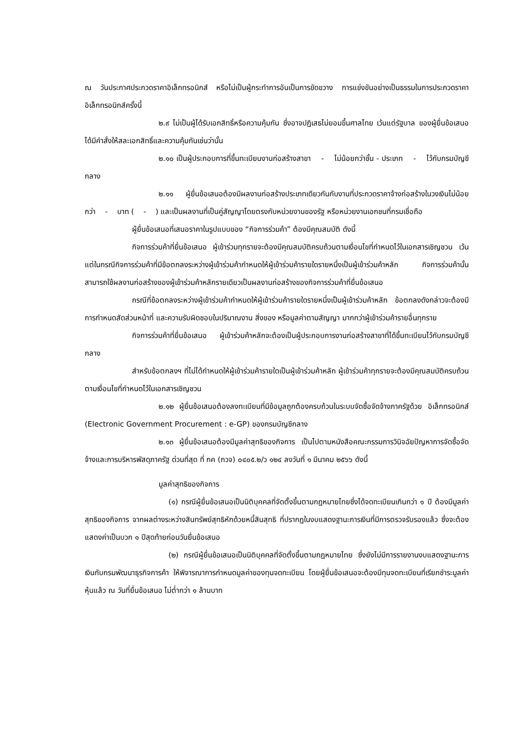ณ วันประกาศประกวดราคาอิเล็กทรอนิกส์ หรือไม่เป็นผู้กระทำการอันเป็นการขัดขวาง การแข่งขันอย่างเป็นธรรมในการประกวดราคาอิเล็กทรอนิกส์ครั้งนี้
๒.๙ ไม่เป็นผู้ได้รับเอกสิทธิ์หรือความคุ้มกัน ซึ่งอาจปฏิเสธไม่ยอมขึ้นศาลไทย เว้นแต่รัฐบาล ของผู้ยื่นข้อเสนอได้มีคำสั่งให้สละเอกสิทธิ์และความคุ้มกันเช่นว่านั้น
๒.๑๐ เป็นผู้ประกอบการที่ขึ้นทะเบียนงานก่อสร้างสาขา - ไม่น้อยกว่าชั้น - ประเภท - ไว้กับกรมบัญชีกลาง
๒.๑๑ ผู้ยื่นข้อเสนอต้องมีผลงานก่อสร้างประเภทเดียวกันกับงานที่ประกวดราคาจ้างก่อสร้างในวงเงินไม่น้อยกว่า - บาท ( - ) และเป็นผลงานที่เป็นคู่สัญญาโดยตรงกับหน่วยงานของรัฐ หรือหน่วยงานเอกชนที่กรมเชื่อถือ
ผู้ยื่นข้อเสนอที่เสนอราคาในรูปแบบของ “กิจการร่วมค้า” ต้องมีคุณสมบัติ ดังนี้
กิจการร่วมค้าที่ยื่นข้อเสนอ ผู้เข้าร่วมทุกรายจะต้องมีคุณสมบัติครบถ้วนตามเงื่อนไขที่กำหนดไว้ในเอกสารเชิญชวน เว้นแต่ในกรณีกิจการร่วมค้าที่มีข้อตกลงระหว่างผู้เข้าร่วมค้ากำหนดให้ผู้เข้าร่วมค้ารายใดรายหนึ่งเป็นผู้เข้าร่วมค้าหลัก กิจการร่วมค้านั้นสามารถใช้ผลงานก่อสร้างของผู้เข้าร่วมค้าหลักรายเดียวเป็นผลงานก่อสร้างของกิจการร่วมค้าที่ยื่นข้อเสนอ
กรณีที่ข้อตกลงระหว่างผู้เข้าร่วมค้ากำหนดให้ผู้เข้าร่วมค้ารายใดรายหนึ่งเป็นผู้เข้าร่วมค้าหลัก ข้อตกลงดังกล่าวจะต้องมีการกำหนดสัดส่วนหน้าที่ และความรับผิดชอบในปริมาณงาน สิ่งของ หรือมูลค่าตามสัญญา มากกว่าผู้เข้าร่วมค้ารายอื่นทุกราย
กิจการร่วมค้าที่ยื่นข้อเสนอ ผู้เข้าร่วมค้าหลักจะต้องเป็นผู้ประกอบการงานก่อสร้างสาขาที่ได้ขึ้นทะเบียนไว้กับกรมบัญชีกลาง
สำหรับข้อตกลงฯ ที่ไม่ได้กำหนดให้ผู้เข้าร่วมค้ารายใดเป็นผู้เข้าร่วมค้าหลัก ผู้เข้าร่วมค้าทุกรายจะต้องมีคุณสมบัติครบถ้วนตามเงื่อนไขที่กำหนดไว้ในเอกสารเชิญชวน
๒.๑๒ ผู้ยื่นข้อเสนอต้องลงทะเบียนที่มีข้อมูลถูกต้องครบถ้วนในระบบจัดซื้อจัดจ้างภาครัฐด้วย อิเล็กทรอนิกส์ (Electronic Government Procurement : e-GP) ของกรมบัญชีกลาง
๒.๑๓ ผู้ยื่นข้อเสนอต้องมีมูลค่าสุทธิของกิจการ เป็นไปตามหนังสือคณะกรรมการวินิจฉัยปัญหาการจัดซื้อจัดจ้างและการบริหารพัสดุภาครัฐ ด่วนที่สุด ที่ กค (กวจ) ๐๔๐๕.๒/ว ๑๒๔ ลงวันที่ ๑ มีนาคม ๒๕๖๖ ดังนี้
มูลค่าสุทธิของกิจการ
(๑) กรณีผู้ยื่นข้อเสนอเป็นนิติบุคคลที่จัดตั้งขึ้นตามกฎหมายไทยซึ่งได้จดทะเบียนเกินกว่า ๑ ปี ต้องมีมูลค่าสุทธิของกิจการ จากผลต่างระหว่างสินทรัพย์สุทธิหักด้วยหนี้สินสุทธิ ที่ปรากฏในงบแสดงฐานะการเงินที่มีการตรวจรับรองแล้ว ซึ่งจะต้องแสดงค่าเป็นบวก ๑ ปีสุดท้ายก่อนวันยื่นข้อเสนอ
(๒) กรณีผู้ยื่นข้อเสนอเป็นนิติบุคคลที่จัดตั้งขึ้นตามกฎหมายไทย ซึ่งยังไม่มีการรายงานงบแสดงฐานะการเงินกับกรมพัฒนาธุรกิจการค้า ให้พิจารณาการกำหนดมูลค่าของทุนจดทะเบียน โดยผู้ยื่นข้อเสนอจะต้องมีทุนจดทะเบียนที่เรียกชำระมูลค่าหุ้นแล้ว ณ วันที่ยื่นข้อเสนอ ไม่ต่ำกว่า ๑ ล้านบาท